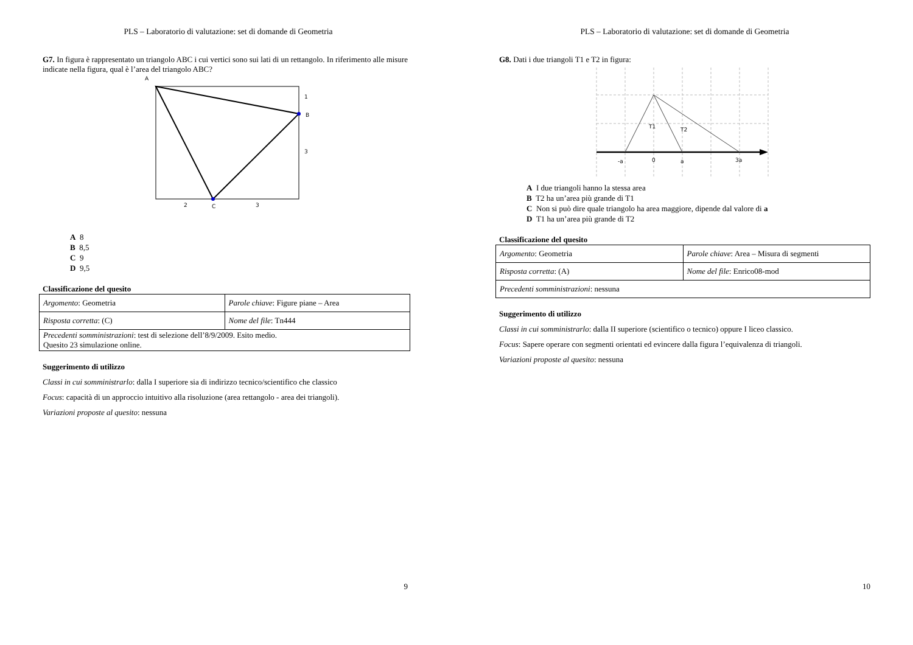PLS – Laboratorio di valutazione: set di domande di Geometria
G7. In figura è rappresentato un triangolo ABC i cui vertici sono sui lati di un rettangolo. In riferimento alle misure indicate nella figura, qual è l’area del triangolo ABC?
A
B
C
1
3
2
3
A 8
B 8,5
C 9
D 9,5
Classificazione del quesito
| Argomento : Geometria | Parole chiave : Figure piane – Area |
| Risposta corretta : (C) | Nome del file : Tn444 |
| Precedenti somministrazioni : test di selezione dell’8/9/2009. Esito medio. Quesito 23 simulazione online. | |
Suggerimento di utilizzo
Classi in cui somministrarlo: dalla I superiore sia di indirizzo tecnico/scientifico che classico
Focus: capacità di un approccio intuitivo alla risoluzione (area rettangolo - area dei triangoli).
Variazioni proposte al quesito: nessuna
9
PLS – Laboratorio di valutazione: set di domande di Geometria
G8. Dati i due triangoli T1 e T2 in figura:
T1
T2
-a
0
a
3a
A I due triangoli hanno la stessa area
B T2 ha un’area più grande di T1
C Non si può dire quale triangolo ha area maggiore, dipende dal valore di a
D T1 ha un’area più grande di T2
Classificazione del quesito
| Argomento : Geometria | Parole chiave : Area – Misura di segmenti |
| Risposta corretta : (A) | Nome del file : Enrico08-mod |
| Precedenti somministrazioni : nessuna | |
Suggerimento di utilizzo
Classi in cui somministrarlo: dalla II superiore (scientifico o tecnico) oppure I liceo classico.
Focus: Sapere operare con segmenti orientati ed evincere dalla figura l’equivalenza di triangoli.
Variazioni proposte al quesito: nessuna
10